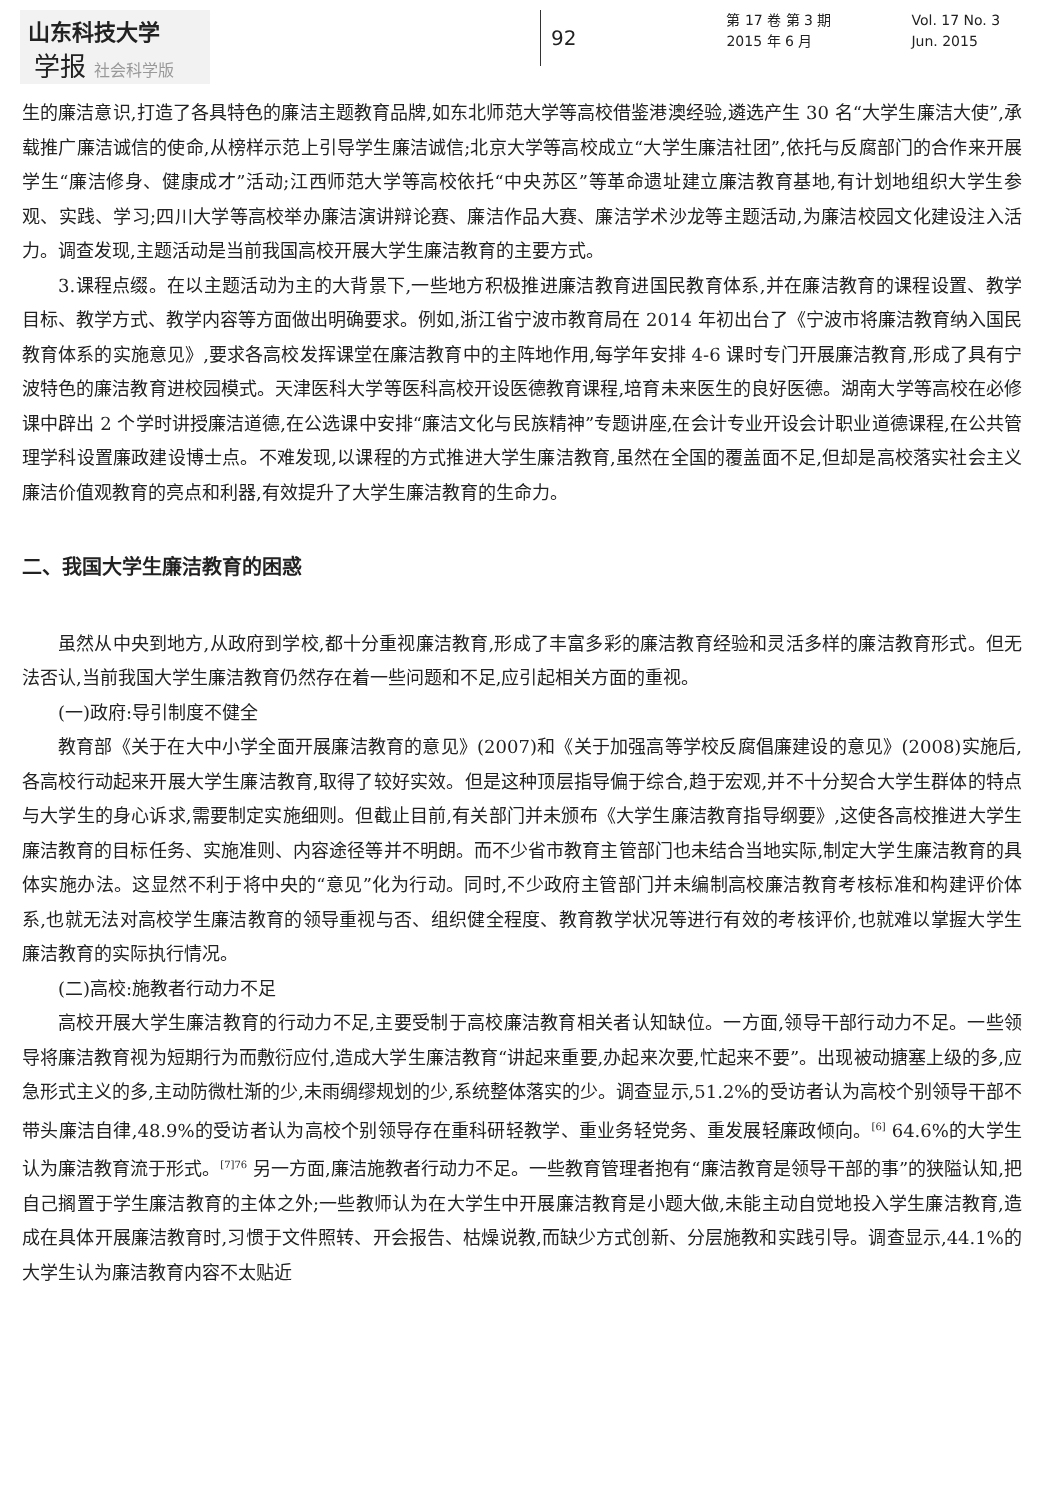山东科技大学
学报 社会科学版
92
第 17 卷 第 3 期
2015 年 6 月
Vol. 17 No. 3
Jun. 2015
生的廉洁意识,打造了各具特色的廉洁主题教育品牌,如东北师范大学等高校借鉴港澳经验,遴选产生 30 名“大学生廉洁大使”,承载推广廉洁诚信的使命,从榜样示范上引导学生廉洁诚信;北京大学等高校成立“大学生廉洁社团”,依托与反腐部门的合作来开展学生“廉洁修身、健康成才”活动;江西师范大学等高校依托“中央苏区”等革命遗址建立廉洁教育基地,有计划地组织大学生参观、实践、学习;四川大学等高校举办廉洁演讲辩论赛、廉洁作品大赛、廉洁学术沙龙等主题活动,为廉洁校园文化建设注入活力。调查发现,主题活动是当前我国高校开展大学生廉洁教育的主要方式。
3.课程点缀。在以主题活动为主的大背景下,一些地方积极推进廉洁教育进国民教育体系,并在廉洁教育的课程设置、教学目标、教学方式、教学内容等方面做出明确要求。例如,浙江省宁波市教育局在 2014 年初出台了《宁波市将廉洁教育纳入国民教育体系的实施意见》,要求各高校发挥课堂在廉洁教育中的主阵地作用,每学年安排 4-6 课时专门开展廉洁教育,形成了具有宁波特色的廉洁教育进校园模式。天津医科大学等医科高校开设医德教育课程,培育未来医生的良好医德。湖南大学等高校在必修课中辟出 2 个学时讲授廉洁道德,在公选课中安排“廉洁文化与民族精神”专题讲座,在会计专业开设会计职业道德课程,在公共管理学科设置廉政建设博士点。不难发现,以课程的方式推进大学生廉洁教育,虽然在全国的覆盖面不足,但却是高校落实社会主义廉洁价值观教育的亮点和利器,有效提升了大学生廉洁教育的生命力。
二、我国大学生廉洁教育的困惑
虽然从中央到地方,从政府到学校,都十分重视廉洁教育,形成了丰富多彩的廉洁教育经验和灵活多样的廉洁教育形式。但无法否认,当前我国大学生廉洁教育仍然存在着一些问题和不足,应引起相关方面的重视。
(一)政府:导引制度不健全
教育部《关于在大中小学全面开展廉洁教育的意见》(2007)和《关于加强高等学校反腐倡廉建设的意见》(2008)实施后,各高校行动起来开展大学生廉洁教育,取得了较好实效。但是这种顶层指导偏于综合,趋于宏观,并不十分契合大学生群体的特点与大学生的身心诉求,需要制定实施细则。但截止目前,有关部门并未颁布《大学生廉洁教育指导纲要》,这使各高校推进大学生廉洁教育的目标任务、实施准则、内容途径等并不明朗。而不少省市教育主管部门也未结合当地实际,制定大学生廉洁教育的具体实施办法。这显然不利于将中央的“意见”化为行动。同时,不少政府主管部门并未编制高校廉洁教育考核标准和构建评价体系,也就无法对高校学生廉洁教育的领导重视与否、组织健全程度、教育教学状况等进行有效的考核评价,也就难以掌握大学生廉洁教育的实际执行情况。
(二)高校:施教者行动力不足
高校开展大学生廉洁教育的行动力不足,主要受制于高校廉洁教育相关者认知缺位。一方面,领导干部行动力不足。一些领导将廉洁教育视为短期行为而敷衍应付,造成大学生廉洁教育“讲起来重要,办起来次要,忙起来不要”。出现被动搪塞上级的多,应急形式主义的多,主动防微杜渐的少,未雨绸缪规划的少,系统整体落实的少。调查显示,51.2%的受访者认为高校个别领导干部不带头廉洁自律,48.9%的受访者认为高校个别领导存在重科研轻教学、重业务轻党务、重发展轻廉政倾向。<sup>[6]</sup> 64.6%的大学生认为廉洁教育流于形式。<sup>[7]76</sup> 另一方面,廉洁施教者行动力不足。一些教育管理者抱有“廉洁教育是领导干部的事”的狭隘认知,把自己搁置于学生廉洁教育的主体之外;一些教师认为在大学生中开展廉洁教育是小题大做,未能主动自觉地投入学生廉洁教育,造成在具体开展廉洁教育时,习惯于文件照转、开会报告、枯燥说教,而缺少方式创新、分层施教和实践引导。调查显示,44.1%的大学生认为廉洁教育内容不太贴近